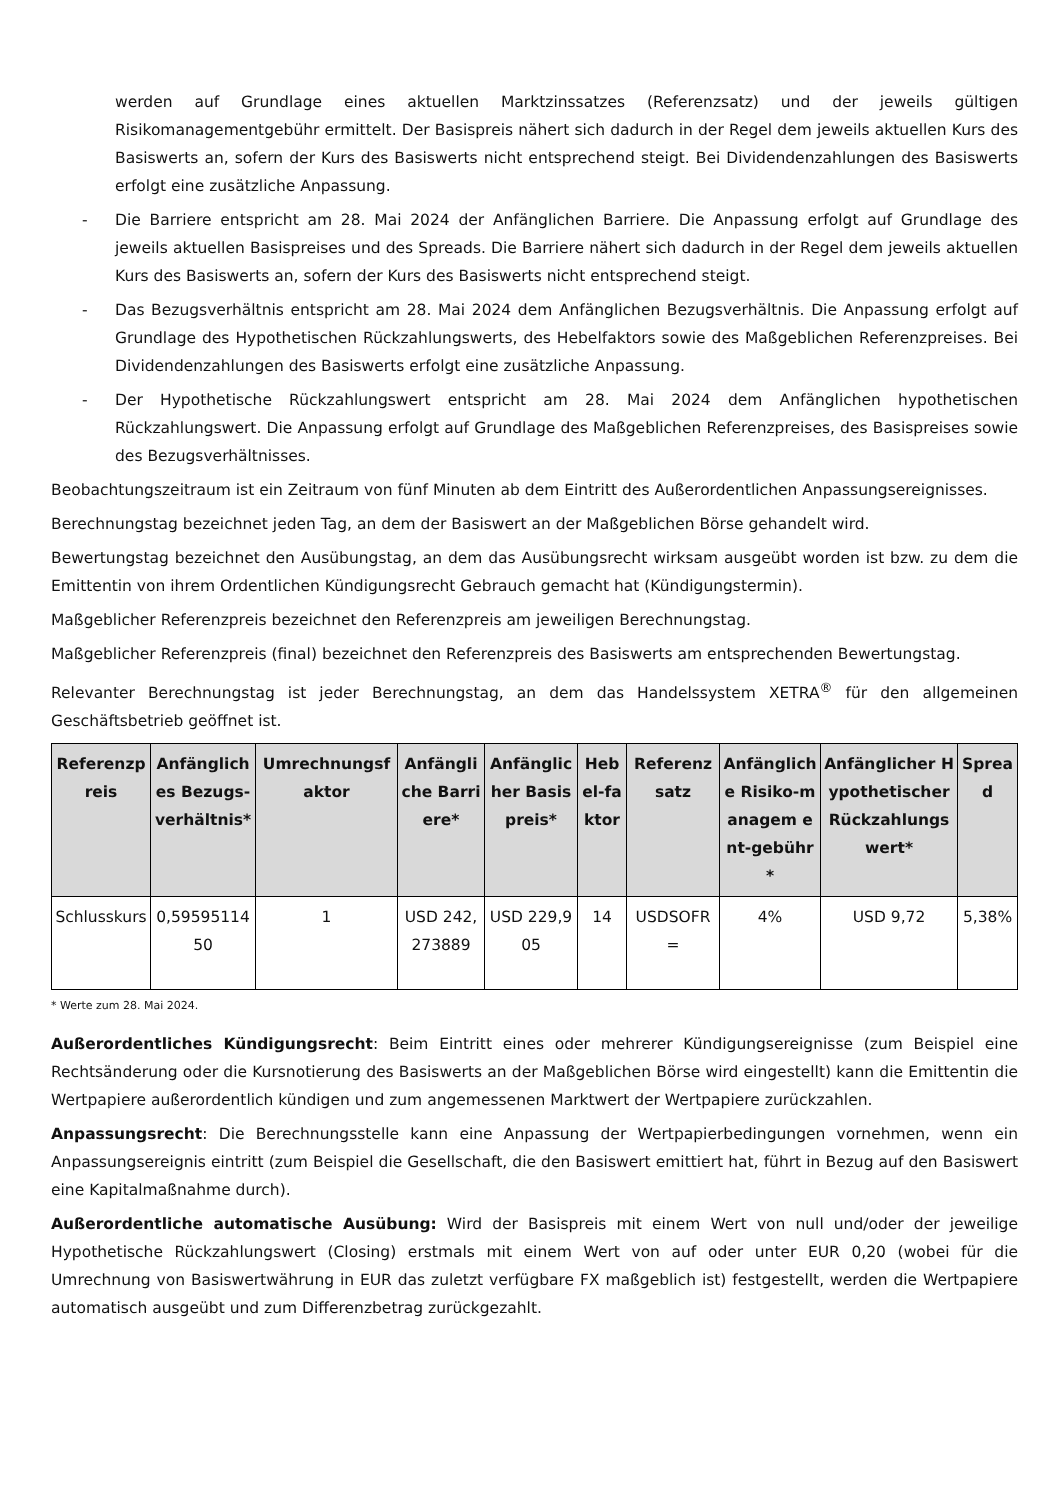werden auf Grundlage eines aktuellen Marktzinssatzes (Referenzsatz) und der jeweils gültigen Risikomanagementgebühr ermittelt. Der Basispreis nähert sich dadurch in der Regel dem jeweils aktuellen Kurs des Basiswerts an, sofern der Kurs des Basiswerts nicht entsprechend steigt. Bei Dividendenzahlungen des Basiswerts erfolgt eine zusätzliche Anpassung.
- Die Barriere entspricht am 28. Mai 2024 der Anfänglichen Barriere. Die Anpassung erfolgt auf Grundlage des jeweils aktuellen Basispreises und des Spreads. Die Barriere nähert sich dadurch in der Regel dem jeweils aktuellen Kurs des Basiswerts an, sofern der Kurs des Basiswerts nicht entsprechend steigt.
- Das Bezugsverhältnis entspricht am 28. Mai 2024 dem Anfänglichen Bezugsverhältnis. Die Anpassung erfolgt auf Grundlage des Hypothetischen Rückzahlungswerts, des Hebelfaktors sowie des Maßgeblichen Referenzpreises. Bei Dividendenzahlungen des Basiswerts erfolgt eine zusätzliche Anpassung.
- Der Hypothetische Rückzahlungswert entspricht am 28. Mai 2024 dem Anfänglichen hypothetischen Rückzahlungswert. Die Anpassung erfolgt auf Grundlage des Maßgeblichen Referenzpreises, des Basispreises sowie des Bezugsverhältnisses.
Beobachtungszeitraum ist ein Zeitraum von fünf Minuten ab dem Eintritt des Außerordentlichen Anpassungsereignisses.
Berechnungstag bezeichnet jeden Tag, an dem der Basiswert an der Maßgeblichen Börse gehandelt wird.
Bewertungstag bezeichnet den Ausübungstag, an dem das Ausübungsrecht wirksam ausgeübt worden ist bzw. zu dem die Emittentin von ihrem Ordentlichen Kündigungsrecht Gebrauch gemacht hat (Kündigungstermin).
Maßgeblicher Referenzpreis bezeichnet den Referenzpreis am jeweiligen Berechnungstag.
Maßgeblicher Referenzpreis (final) bezeichnet den Referenzpreis des Basiswerts am entsprechenden Bewertungstag.
Relevanter Berechnungstag ist jeder Berechnungstag, an dem das Handelssystem XETRA<sup>®</sup> für den allgemeinen Geschäftsbetrieb geöffnet ist.
| Referenzpreis | Anfängliches Bezugs-verhältnis* | Umrechnungsfaktor | Anfängliche Barriere* | Anfänglicher Basispreis* | Hebel-faktor | Referenzsatz | Anfängliche Risiko-managem ent-gebühr* | Anfänglicher Hypothetischer Rückzahlungswert* | Spread |
| --- | --- | --- | --- | --- | --- | --- | --- | --- | --- |
| Schlusskurs | 0,5959511450 | 1 | USD 242,273889 | USD 229,905 | 14 | USDSOFR= | 4% | USD 9,72 | 5,38% |
* Werte zum 28. Mai 2024.
Außerordentliches Kündigungsrecht: Beim Eintritt eines oder mehrerer Kündigungsereignisse (zum Beispiel eine Rechtsänderung oder die Kursnotierung des Basiswerts an der Maßgeblichen Börse wird eingestellt) kann die Emittentin die Wertpapiere außerordentlich kündigen und zum angemessenen Marktwert der Wertpapiere zurückzahlen.
Anpassungsrecht: Die Berechnungsstelle kann eine Anpassung der Wertpapierbedingungen vornehmen, wenn ein Anpassungsereignis eintritt (zum Beispiel die Gesellschaft, die den Basiswert emittiert hat, führt in Bezug auf den Basiswert eine Kapitalmaßnahme durch).
Außerordentliche automatische Ausübung: Wird der Basispreis mit einem Wert von null und/oder der jeweilige Hypothetische Rückzahlungswert (Closing) erstmals mit einem Wert von auf oder unter EUR 0,20 (wobei für die Umrechnung von Basiswertwährung in EUR das zuletzt verfügbare FX maßgeblich ist) festgestellt, werden die Wertpapiere automatisch ausgeübt und zum Differenzbetrag zurückgezahlt.